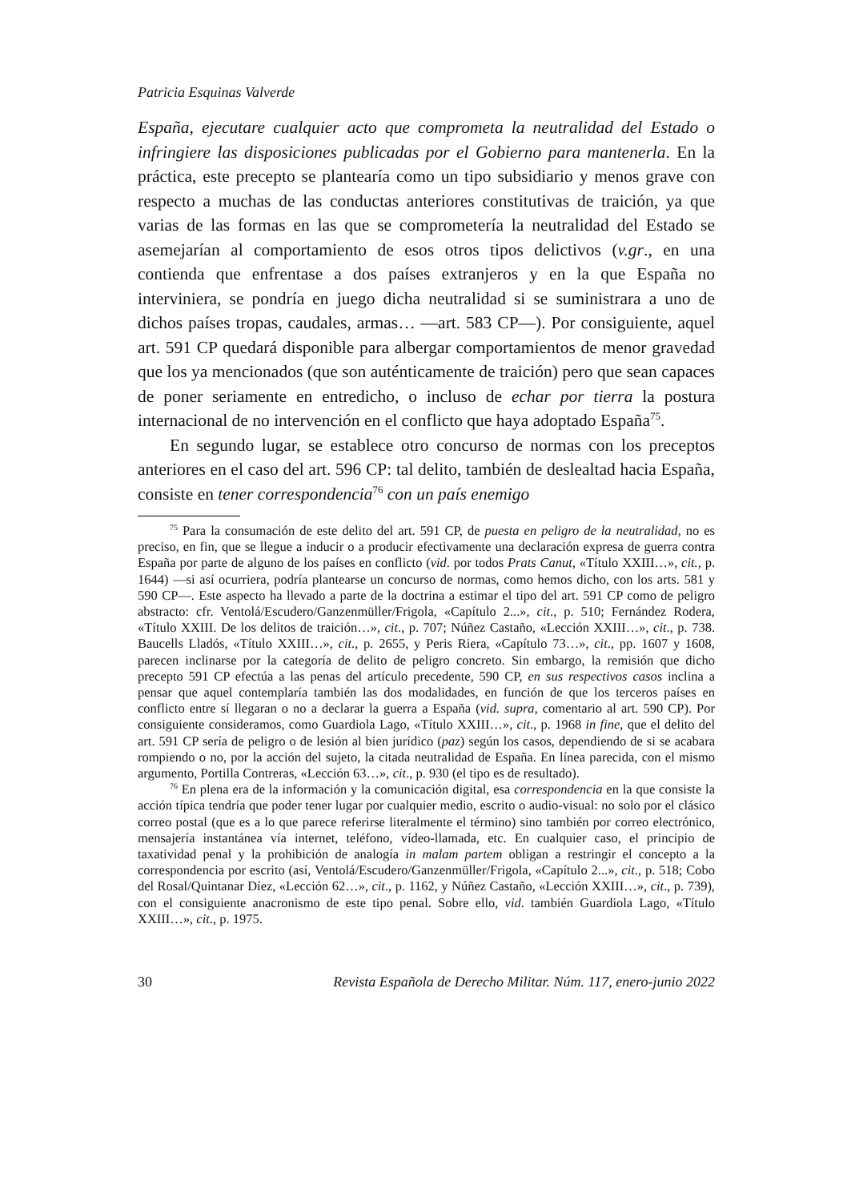Patricia Esquinas Valverde
España, ejecutare cualquier acto que comprometa la neutralidad del Estado o infringiere las disposiciones publicadas por el Gobierno para mantenerla. En la práctica, este precepto se plantearía como un tipo subsidiario y menos grave con respecto a muchas de las conductas anteriores constitutivas de traición, ya que varias de las formas en las que se comprometería la neutralidad del Estado se asemejarían al comportamiento de esos otros tipos delictivos (v.gr., en una contienda que enfrentase a dos países extranjeros y en la que España no interviniera, se pondría en juego dicha neutralidad si se suministrara a uno de dichos países tropas, caudales, armas… —art. 583 CP—). Por consiguiente, aquel art. 591 CP quedará disponible para albergar comportamientos de menor gravedad que los ya mencionados (que son auténticamente de traición) pero que sean capaces de poner seriamente en entredicho, o incluso de echar por tierra la postura internacional de no intervención en el conflicto que haya adoptado España<sup>75</sup>.
En segundo lugar, se establece otro concurso de normas con los preceptos anteriores en el caso del art. 596 CP: tal delito, también de deslealtad hacia España, consiste en tener correspondencia<sup>76</sup> con un país enemigo
<sup>75</sup> Para la consumación de este delito del art. 591 CP, de puesta en peligro de la neutralidad, no es preciso, en fin, que se llegue a inducir o a producir efectivamente una declaración expresa de guerra contra España por parte de alguno de los países en conflicto (vid. por todos Prats Canut, «Título XXIII…», cit., p. 1644) —si así ocurriera, podría plantearse un concurso de normas, como hemos dicho, con los arts. 581 y 590 CP—. Este aspecto ha llevado a parte de la doctrina a estimar el tipo del art. 591 CP como de peligro abstracto: cfr. Ventolá/Escudero/Ganzenmüller/Frigola, «Capítulo 2...», cit., p. 510; Fernández Rodera, «Título XXIII. De los delitos de traición…», cit., p. 707; Núñez Castaño, «Lección XXIII…», cit., p. 738. Baucells Lladós, «Título XXIII…», cit., p. 2655, y Peris Riera, «Capítulo 73…», cit., pp. 1607 y 1608, parecen inclinarse por la categoría de delito de peligro concreto. Sin embargo, la remisión que dicho precepto 591 CP efectúa a las penas del artículo precedente, 590 CP, en sus respectivos casos inclina a pensar que aquel contemplaría también las dos modalidades, en función de que los terceros países en conflicto entre sí llegaran o no a declarar la guerra a España (vid. supra, comentario al art. 590 CP). Por consiguiente consideramos, como Guardiola Lago, «Título XXIII…», cit., p. 1968 in fine, que el delito del art. 591 CP sería de peligro o de lesión al bien jurídico (paz) según los casos, dependiendo de si se acabara rompiendo o no, por la acción del sujeto, la citada neutralidad de España. En línea parecida, con el mismo argumento, Portilla Contreras, «Lección 63…», cit., p. 930 (el tipo es de resultado).
<sup>76</sup> En plena era de la información y la comunicación digital, esa correspondencia en la que consiste la acción típica tendría que poder tener lugar por cualquier medio, escrito o audio-visual: no solo por el clásico correo postal (que es a lo que parece referirse literalmente el término) sino también por correo electrónico, mensajería instantánea vía internet, teléfono, vídeo-llamada, etc. En cualquier caso, el principio de taxatividad penal y la prohibición de analogía in malam partem obligan a restringir el concepto a la correspondencia por escrito (así, Ventolá/Escudero/Ganzenmüller/Frigola, «Capítulo 2...», cit., p. 518; Cobo del Rosal/Quintanar Díez, «Lección 62…», cit., p. 1162, y Núñez Castaño, «Lección XXIII…», cit., p. 739), con el consiguiente anacronismo de este tipo penal. Sobre ello, vid. también Guardiola Lago, «Título XXIII…», cit., p. 1975.
30 Revista Española de Derecho Militar. Núm. 117, enero-junio 2022